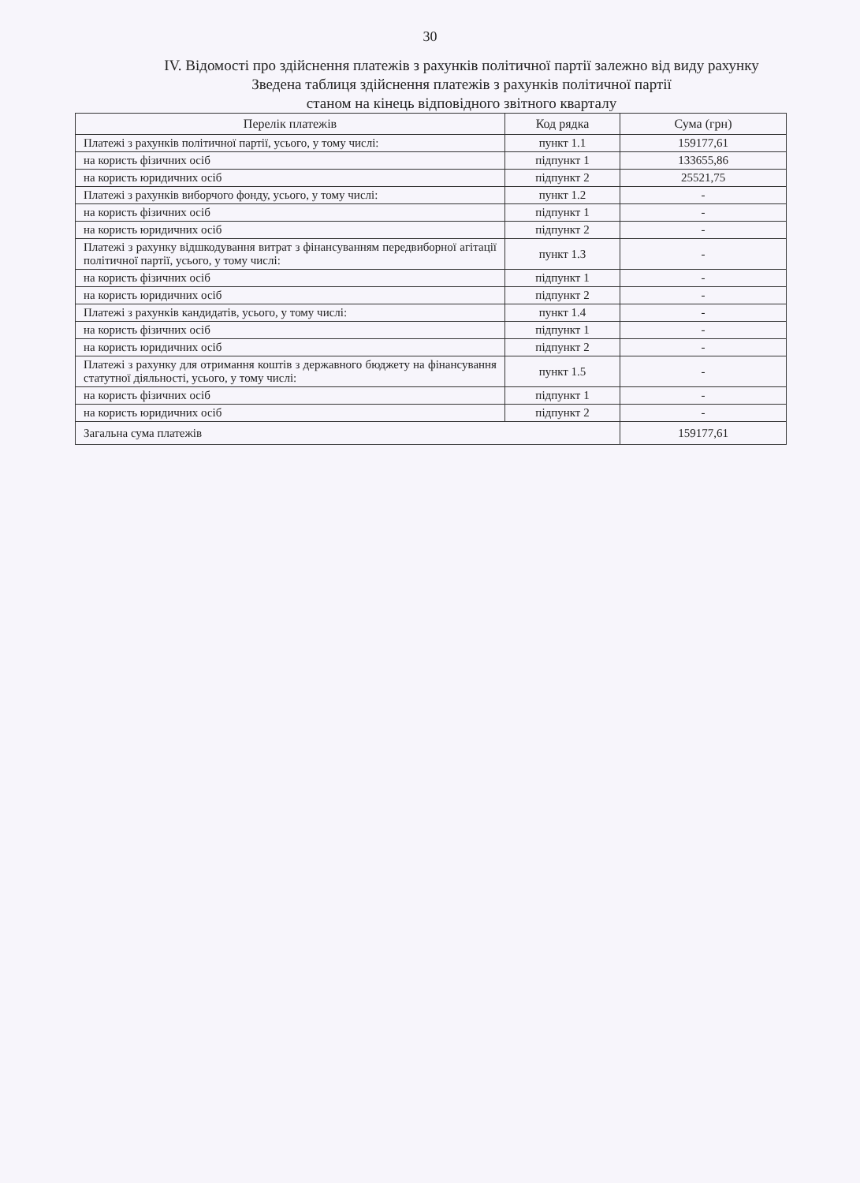30
IV. Відомості про здійснення платежів з рахунків політичної партії залежно від виду рахунку
Зведена таблиця здійснення платежів з рахунків політичної партії
станом на кінець відповідного звітного кварталу
| Перелік платежів | Код рядка | Сума (грн) |
| --- | --- | --- |
| Платежі з рахунків політичної партії, усього, у тому числі: | пункт 1.1 | 159177,61 |
| на користь фізичних осіб | підпункт 1 | 133655,86 |
| на користь юридичних осіб | підпункт 2 | 25521,75 |
| Платежі з рахунків виборчого фонду, усього, у тому числі: | пункт 1.2 | - |
| на користь фізичних осіб | підпункт 1 | - |
| на користь юридичних осіб | підпункт 2 | - |
| Платежі з рахунку відшкодування витрат з фінансуванням передвиборної агітації політичної партії, усього, у тому числі: | пункт 1.3 | - |
| на користь фізичних осіб | підпункт 1 | - |
| на користь юридичних осіб | підпункт 2 | - |
| Платежі з рахунків кандидатів, усього, у тому числі: | пункт 1.4 | - |
| на користь фізичних осіб | підпункт 1 | - |
| на користь юридичних осіб | підпункт 2 | - |
| Платежі з рахунку для отримання коштів з державного бюджету на фінансування статутної діяльності, усього, у тому числі: | пункт 1.5 | - |
| на користь фізичних осіб | підпункт 1 | - |
| на користь юридичних осіб | підпункт 2 | - |
| Загальна сума платежів | | 159177,61 |